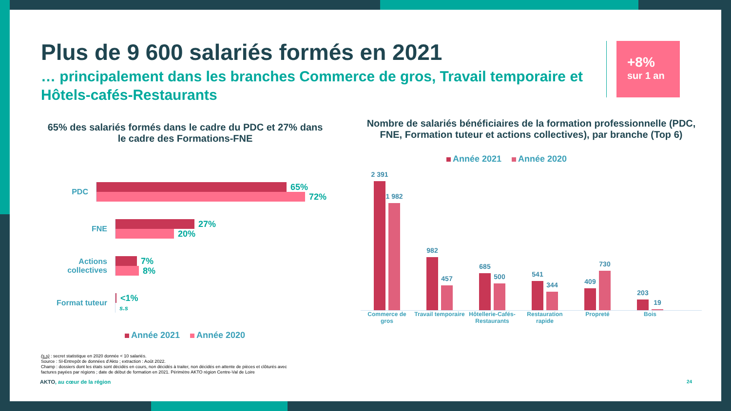Plus de 9 600 salariés formés en 2021
… principalement dans les branches Commerce de gros, Travail temporaire et Hôtels-cafés-Restaurants
+8%
sur 1 an
65% des salariés formés dans le cadre du PDC et 27% dans le cadre des Formations-FNE
PDC
65%
72%
FNE
27%
20%
Actions collectives
7%
8%
Format tuteur
<1%
s.s
Année 2021 Année 2020
Nombre de salariés bénéficiaires de la formation professionnelle (PDC, FNE, Formation tuteur et actions collectives), par branche (Top 6)
Année 2021 Année 2020
2 391
1 982
982
457
685
500
541
344
409
730
203
19
Commerce de gros
Travail temporaire
Hôtellerie-Cafés-Restaurants
Restauration rapide
Propreté Bois
(s.s) : secret statistique en 2020 donnée < 10 salariés.
Source : SI-Entrepôt de données d’Akto ; extraction : Août 2022.
Champ : dossiers dont les états sont décidés en cours, non décidés à traiter, non décidés en attente de pièces et clôturés avec
factures payées par régions ; date de début de formation en 2021. Périmètre AKTO région Centre-Val de Loire
AKTO, au cœur de la région 24